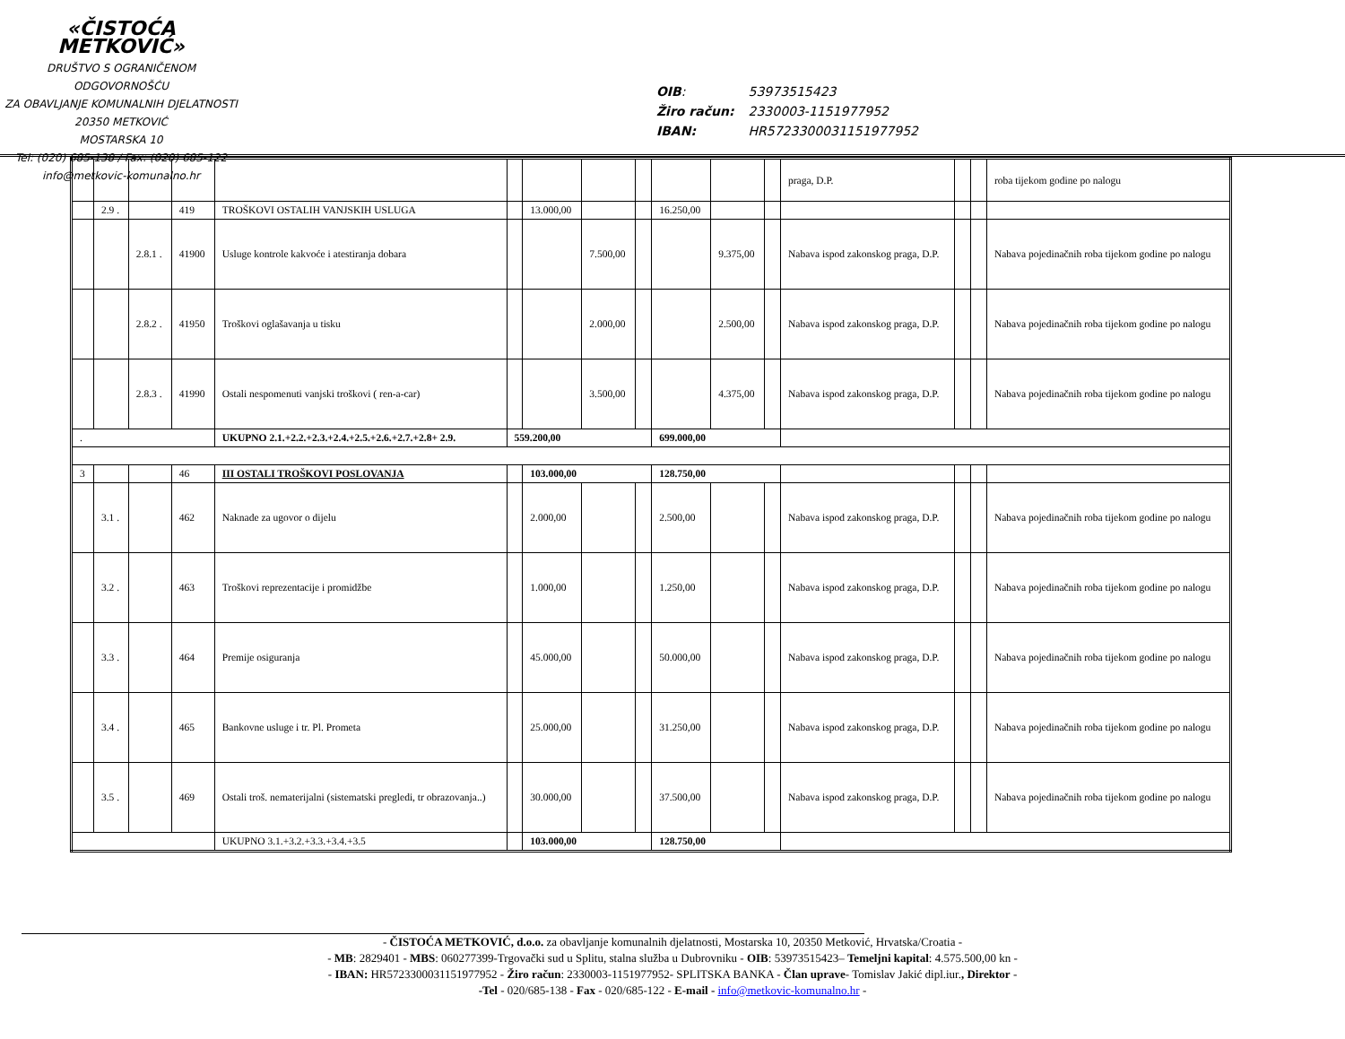«ČISTOĆA METKOVIĆ»
DRUŠTVO S OGRANIČENOM ODGOVORNOŠĆU
ZA OBAVLJANJE KOMUNALNIH DJELATNOSTI
20350 METKOVIĆ
MOSTARSKA 10
Tel: (020) 685-138 / Fax: (020) 685-122
info@metkovic-komunalno.hr
| OIB : | 53973515423 |
| Žiro račun: | 2330003-1151977952 |
| IBAN: | HR5723300031151977952 |
| | | | | | | | | | | | | praga, D.P. | | | roba tijekom godine po nalogu |
| | 2.9 . | | 419 | TROŠKOVI OSTALIH VANJSKIH USLUGA | | 13.000,00 | | | 16.250,00 | | | | | | |
| | | 2.8.1 . | 41900 | Usluge kontrole kakvoće i atestiranja dobara | | | 7.500,00 | | | 9.375,00 | | Nabava ispod zakonskog praga, D.P. | | | Nabava pojedinačnih roba tijekom godine po nalogu |
| | | 2.8.2 . | 41950 | Troškovi oglašavanja u tisku | | | 2.000,00 | | | 2.500,00 | | Nabava ispod zakonskog praga, D.P. | | | Nabava pojedinačnih roba tijekom godine po nalogu |
| | | 2.8.3 . | 41990 | Ostali nespomenuti vanjski troškovi ( ren-a-car) | | | 3.500,00 | | | 4.375,00 | | Nabava ispod zakonskog praga, D.P. | | | Nabava pojedinačnih roba tijekom godine po nalogu |
| . | | | | UKUPNO 2.1.+2.2.+2.3.+2.4.+2.5.+2.6.+2.7.+2.8+ 2.9. | 559.200,00 | | | | 699.000,00 | | | | | | |
| 3 | | | 46 | III OSTALI TROŠKOVI POSLOVANJA | | 103.000,00 | | | 128.750,00 | | | | | | |
| | 3.1 . | | 462 | Naknade za ugovor o dijelu | | 2.000,00 | | | 2.500,00 | | | Nabava ispod zakonskog praga, D.P. | | | Nabava pojedinačnih roba tijekom godine po nalogu |
| | 3.2 . | | 463 | Troškovi reprezentacije i promidžbe | | 1.000,00 | | | 1.250,00 | | | Nabava ispod zakonskog praga, D.P. | | | Nabava pojedinačnih roba tijekom godine po nalogu |
| | 3.3 . | | 464 | Premije osiguranja | | 45.000,00 | | | 50.000,00 | | | Nabava ispod zakonskog praga, D.P. | | | Nabava pojedinačnih roba tijekom godine po nalogu |
| | 3.4 . | | 465 | Bankovne usluge i tr. Pl. Prometa | | 25.000,00 | | | 31.250,00 | | | Nabava ispod zakonskog praga, D.P. | | | Nabava pojedinačnih roba tijekom godine po nalogu |
| | 3.5 . | | 469 | Ostali troš. nematerijalni (sistematski pregledi, tr obrazovanja..) | | 30.000,00 | | | 37.500,00 | | | Nabava ispod zakonskog praga, D.P. | | | Nabava pojedinačnih roba tijekom godine po nalogu |
| | | | | UKUPNO 3.1.+3.2.+3.3.+3.4.+3.5 | | 103.000,00 | | | 128.750,00 | | | | | | |
- ČISTOĆA METKOVIĆ, d.o.o. za obavljanje komunalnih djelatnosti, Mostarska 10, 20350 Metković, Hrvatska/Croatia -
- MB: 2829401 - MBS: 060277399-Trgovački sud u Splitu, stalna služba u Dubrovniku - OIB: 53973515423– Temeljni kapital: 4.575.500,00 kn -
- IBAN: HR5723300031151977952 - Žiro račun: 2330003-1151977952- SPLITSKA BANKA - Član uprave- Tomislav Jakić dipl.iur., Direktor -
-Tel - 020/685-138 - Fax - 020/685-122 - E-mail - info@metkovic-komunalno.hr -